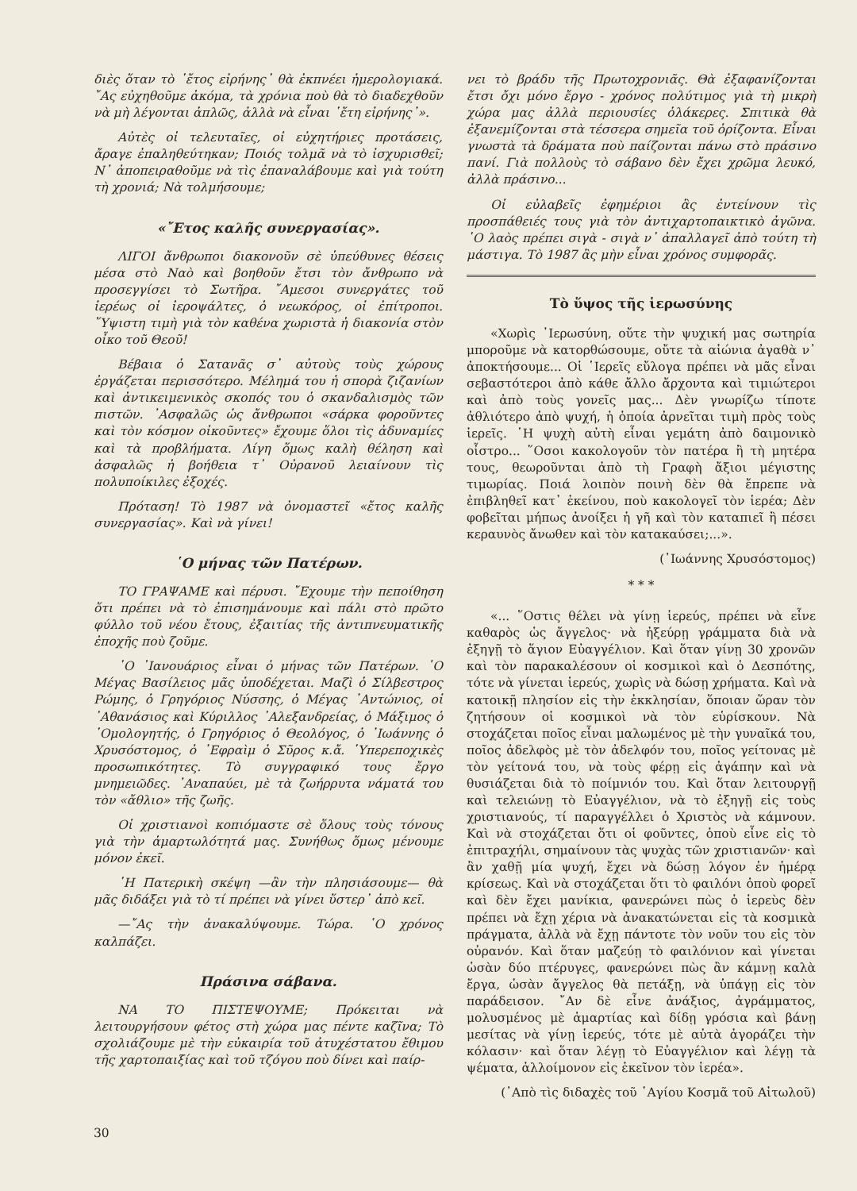διὲς ὅταν τὸ ῾ἔτος εἰρήνης᾿ θὰ ἐκπνέει ἡμερολογιακά. ῎Ας εὐχηθοῦμε ἀκόμα, τὰ χρόνια ποὺ θὰ τὸ διαδεχθοῦν νὰ μὴ λέγονται ἁπλῶς, ἀλλὰ νὰ εἶναι ῾ἔτη εἰρήνης᾿».
Αὐτὲς οἱ τελευταῖες, οἱ εὐχητήριες προτάσεις, ἄραγε ἐπαληθεύτηκαν; Ποιός τολμᾶ νὰ τὸ ἰσχυρισθεῖ; Ν᾿ ἀποπειραθοῦμε νὰ τὶς ἐπαναλάβουμε καὶ γιὰ τούτη τὴ χρονιά; Νὰ τολμήσουμε;
«῎Ετος καλῆς συνεργασίας».
ΛΙΓΟΙ ἄνθρωποι διακονοῦν σὲ ὑπεύθυνες θέσεις μέσα στὸ Ναὸ καὶ βοηθοῦν ἔτσι τὸν ἄνθρωπο νὰ προσεγγίσει τὸ Σωτῆρα. ῎Αμεσοι συνεργάτες τοῦ ἱερέως οἱ ἱεροψάλτες, ὁ νεωκόρος, οἱ ἐπίτροποι. ῞Υψιστη τιμὴ γιὰ τὸν καθένα χωριστὰ ἡ διακονία στὸν οἶκο τοῦ Θεοῦ!
Βέβαια ὁ Σατανᾶς σ᾿ αὐτοὺς τοὺς χώρους ἐργάζεται περισσότερο. Μέλημά του ἡ σπορὰ ζιζανίων καὶ ἀντικειμενικὸς σκοπός του ὁ σκανδαλισμὸς τῶν πιστῶν. ᾿Ασφαλῶς ὡς ἄνθρωποι «σάρκα φοροῦντες καὶ τὸν κόσμον οἰκοῦντες» ἔχουμε ὅλοι τὶς ἀδυναμίες καὶ τὰ προβλήματα. Λίγη ὅμως καλὴ θέληση καὶ ἀσφαλῶς ἡ βοήθεια τ᾿ Οὐρανοῦ λειαίνουν τὶς πολυποίκιλες ἐξοχές.
Πρόταση! Τὸ 1987 νὰ ὀνομαστεῖ «ἔτος καλῆς συνεργασίας». Καὶ νὰ γίνει!
῾Ο μήνας τῶν Πατέρων.
ΤΟ ΓΡΑΨΑΜΕ καὶ πέρυσι. ῎Εχουμε τὴν πεποίθηση ὅτι πρέπει νὰ τὸ ἐπισημάνουμε καὶ πάλι στὸ πρῶτο φύλλο τοῦ νέου ἔτους, ἐξαιτίας τῆς ἀντιπνευματικῆς ἐποχῆς ποὺ ζοῦμε.
῾Ο ᾿Ιανουάριος εἶναι ὁ μήνας τῶν Πατέρων. ῾Ο Μέγας Βασίλειος μᾶς ὑποδέχεται. Μαζὶ ὁ Σίλβεστρος Ρώμης, ὁ Γρηγόριος Νύσσης, ὁ Μέγας ᾿Αντώνιος, οἱ ᾿Αθανάσιος καὶ Κύριλλος ᾿Αλεξανδρείας, ὁ Μάξιμος ὁ ῾Ομολογητής, ὁ Γρηγόριος ὁ Θεολόγος, ὁ ᾿Ιωάννης ὁ Χρυσόστομος, ὁ ᾿Εφραὶμ ὁ Σῦρος κ.ἄ. ῾Υπερεποχικὲς προσωπικότητες. Τὸ συγγραφικό τους ἔργο μνημειῶδες. ᾿Αναπαύει, μὲ τὰ ζωήρρυτα νάματά του τὸν «ἄθλιο» τῆς ζωῆς.
Οἱ χριστιανοὶ κοπιόμαστε σὲ ὅλους τοὺς τόνους γιὰ τὴν ἁμαρτωλότητά μας. Συνήθως ὅμως μένουμε μόνον ἐκεῖ.
῾Η Πατερικὴ σκέψη —ἂν τὴν πλησιάσουμε— θὰ μᾶς διδάξει γιὰ τὸ τί πρέπει νὰ γίνει ὕστερ᾿ ἀπὸ κεῖ.
—῎Ας τὴν ἀνακαλύψουμε. Τώρα. ῾Ο χρόνος καλπάζει.
Πράσινα σάβανα.
ΝΑ ΤΟ ΠΙΣΤΕΨΟΥΜΕ; Πρόκειται νὰ λειτουργήσουν φέτος στὴ χώρα μας πέντε καζῖνα; Τὸ σχολιάζουμε μὲ τὴν εὐκαιρία τοῦ ἀτυχέστατου ἔθιμου τῆς χαρτοπαιξίας καὶ τοῦ τζόγου ποὺ δίνει καὶ παίρ-
νει τὸ βράδυ τῆς Πρωτοχρονιᾶς. Θὰ ἐξαφανίζονται ἔτσι ὄχι μόνο ἔργο - χρόνος πολύτιμος γιὰ τὴ μικρὴ χώρα μας ἀλλὰ περιουσίες ὁλάκερες. Σπιτικὰ θὰ ἐξανεμίζονται στὰ τέσσερα σημεῖα τοῦ ὁρίζοντα. Εἶναι γνωστὰ τὰ δράματα ποὺ παίζονται πάνω στὸ πράσινο πανί. Γιὰ πολλοὺς τὸ σάβανο δὲν ἔχει χρῶμα λευκό, ἀλλὰ πράσινο...
Οἱ εὐλαβεῖς ἐφημέριοι ἃς ἐντείνουν τὶς προσπάθειές τους γιὰ τὸν ἀντιχαρτοπαικτικὸ ἀγῶνα. ῾Ο λαὸς πρέπει σιγὰ - σιγὰ ν᾿ ἀπαλλαγεῖ ἀπὸ τούτη τὴ μάστιγα. Τὸ 1987 ἂς μὴν εἶναι χρόνος συμφορᾶς.
Τὸ ὕψος τῆς ἱερωσύνης
«Χωρὶς ῾Ιερωσύνη, οὔτε τὴν ψυχική μας σωτηρία μποροῦμε νὰ κατορθώσουμε, οὔτε τὰ αἰώνια ἀγαθὰ ν᾿ ἀποκτήσουμε... Οἱ ῾Ιερεῖς εὔλογα πρέπει νὰ μᾶς εἶναι σεβαστότεροι ἀπὸ κάθε ἄλλο ἄρχοντα καὶ τιμιώτεροι καὶ ἀπὸ τοὺς γονεῖς μας... Δὲν γνωρίζω τίποτε ἀθλιότερο ἀπὸ ψυχή, ἡ ὁποία ἀρνεῖται τιμὴ πρὸς τοὺς ἱερεῖς. ῾Η ψυχὴ αὐτὴ εἶναι γεμάτη ἀπὸ δαιμονικὸ οἶστρο... ῞Οσοι κακολογοῦν τὸν πατέρα ἢ τὴ μητέρα τους, θεωροῦνται ἀπὸ τὴ Γραφὴ ἄξιοι μέγιστης τιμωρίας. Ποιά λοιπὸν ποινὴ δὲν θὰ ἔπρεπε νὰ ἐπιβληθεῖ κατ᾿ ἐκείνου, ποὺ κακολογεῖ τὸν ἱερέα; Δὲν φοβεῖται μήπως ἀνοίξει ἡ γῆ καὶ τὸν καταπιεῖ ἢ πέσει κεραυνὸς ἄνωθεν καὶ τὸν κατακαύσει;...».
(᾿Ιωάννης Χρυσόστομος)
* * *
«... ῞Οστις θέλει νὰ γίνῃ ἱερεύς, πρέπει νὰ εἶνε καθαρὸς ὡς ἄγγελος· νὰ ἠξεύρῃ γράμματα διὰ νὰ ἐξηγῇ τὸ ἅγιον Εὐαγγέλιον. Καὶ ὅταν γίνῃ 30 χρονῶν καὶ τὸν παρακαλέσουν οἱ κοσμικοὶ καὶ ὁ Δεσπότης, τότε νὰ γίνεται ἱερεύς, χωρὶς νὰ δώσῃ χρήματα. Καὶ νὰ κατοικῇ πλησίον εἰς τὴν ἐκκλησίαν, ὅποιαν ὥραν τὸν ζητήσουν οἱ κοσμικοὶ νὰ τὸν εὑρίσκουν. Νὰ στοχάζεται ποῖος εἶναι μαλωμένος μὲ τὴν γυναῖκά του, ποῖος ἀδελφὸς μὲ τὸν ἀδελφόν του, ποῖος γείτονας μὲ τὸν γείτονά του, νὰ τοὺς φέρῃ εἰς ἀγάπην καὶ νὰ θυσιάζεται διὰ τὸ ποίμνιόν του. Καὶ ὅταν λειτουργῇ καὶ τελειώνῃ τὸ Εὐαγγέλιον, νὰ τὸ ἐξηγῇ εἰς τοὺς χριστιανούς, τί παραγγέλλει ὁ Χριστὸς νὰ κάμνουν. Καὶ νὰ στοχάζεται ὅτι οἱ φοῦντες, ὁποὺ εἶνε εἰς τὸ ἐπιτραχήλι, σημαίνουν τὰς ψυχὰς τῶν χριστιανῶν· καὶ ἂν χαθῇ μία ψυχή, ἔχει νὰ δώσῃ λόγον ἐν ἡμέρᾳ κρίσεως. Καὶ νὰ στοχάζεται ὅτι τὸ φαιλόνι ὁποὺ φορεῖ καὶ δὲν ἔχει μανίκια, φανερώνει πὼς ὁ ἱερεὺς δὲν πρέπει νὰ ἔχῃ χέρια νὰ ἀνακατώνεται εἰς τὰ κοσμικὰ πράγματα, ἀλλὰ νὰ ἔχῃ πάντοτε τὸν νοῦν του εἰς τὸν οὐρανόν. Καὶ ὅταν μαζεύῃ τὸ φαιλόνιον καὶ γίνεται ὡσὰν δύο πτέρυγες, φανερώνει πὼς ἂν κάμνῃ καλὰ ἔργα, ὡσὰν ἄγγελος θὰ πετάξῃ, νὰ ὑπάγῃ εἰς τὸν παράδεισον. ῎Αν δὲ εἶνε ἀνάξιος, ἀγράμματος, μολυσμένος μὲ ἁμαρτίας καὶ δίδῃ γρόσια καὶ βάνῃ μεσίτας νὰ γίνῃ ἱερεύς, τότε μὲ αὐτὰ ἀγοράζει τὴν κόλασιν· καὶ ὅταν λέγῃ τὸ Εὐαγγέλιον καὶ λέγῃ τὰ ψέματα, ἀλλοίμονον εἰς ἐκεῖνον τὸν ἱερέα».
(᾿Απὸ τὶς διδαχὲς τοῦ ῾Αγίου Κοσμᾶ τοῦ Αἰτωλοῦ)
30